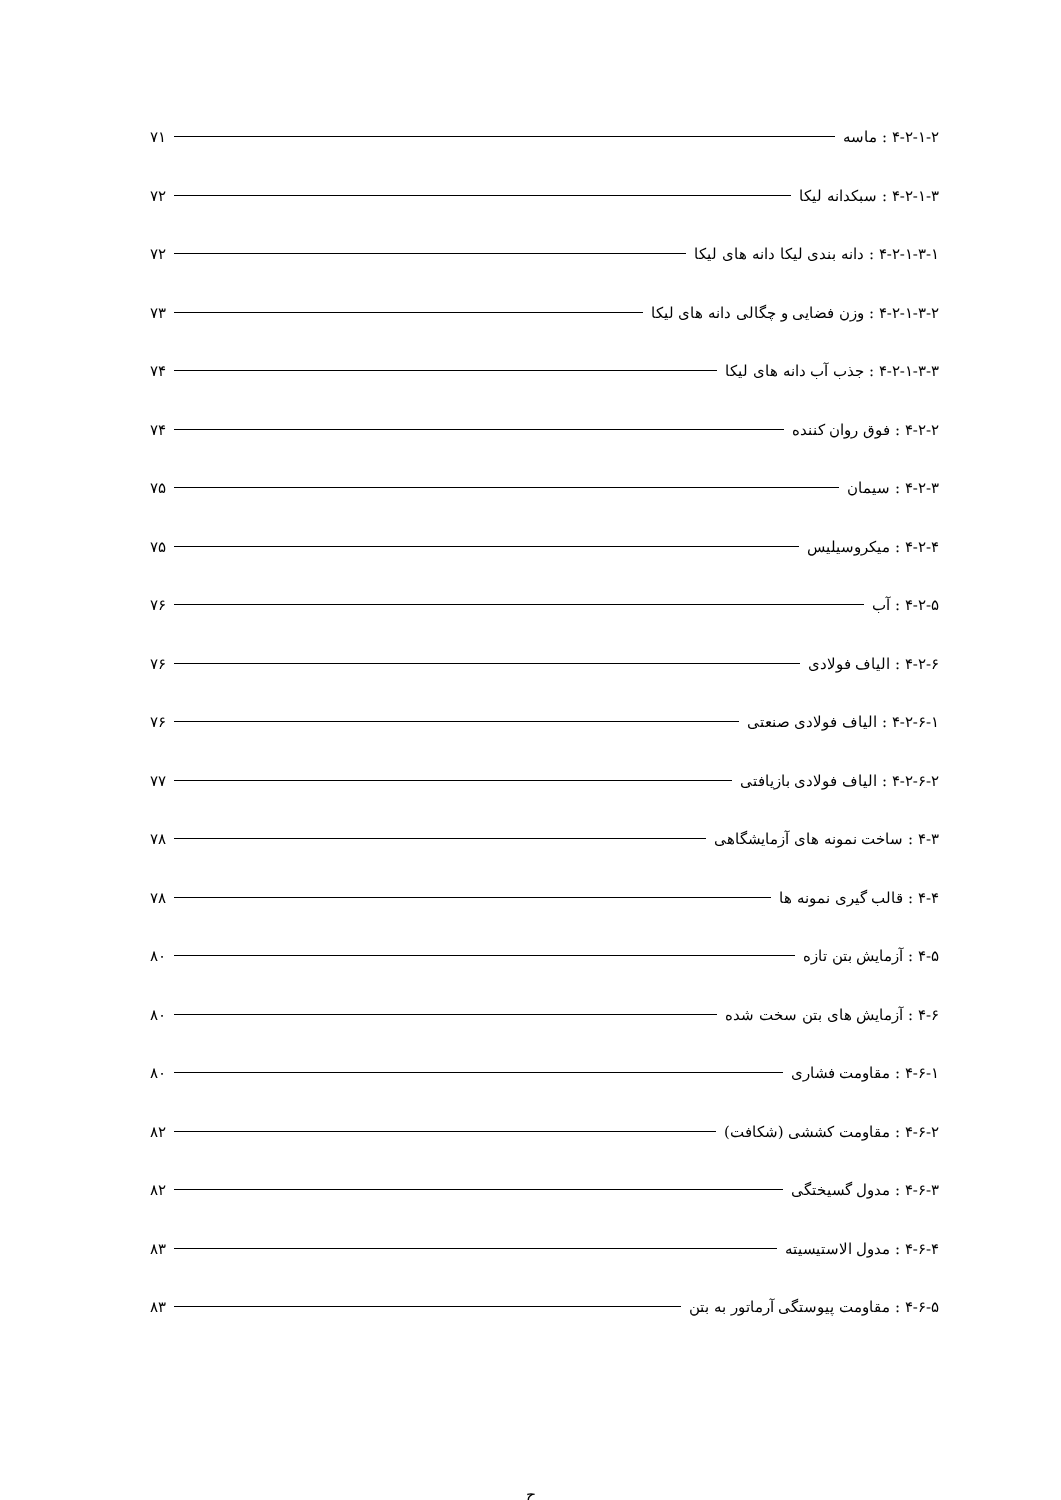۴-۲-۱-۲ : ماسه ۷۱
۴-۲-۱-۳ : سبکدانه لیکا ۷۲
۴-۲-۱-۳-۱ : دانه بندی لیکا دانه های لیکا ۷۲
۴-۲-۱-۳-۲ : وزن فضایی و چگالی دانه های لیکا ۷۳
۴-۲-۱-۳-۳ : جذب آب دانه های لیکا ۷۴
۴-۲-۲ : فوق روان کننده ۷۴
۴-۲-۳ : سیمان ۷۵
۴-۲-۴ : میکروسیلیس ۷۵
۴-۲-۵ : آب ۷۶
۴-۲-۶ : الیاف فولادی ۷۶
۴-۲-۶-۱ : الیاف فولادی صنعتی ۷۶
۴-۲-۶-۲ : الیاف فولادی بازیافتی ۷۷
۴-۳ : ساخت نمونه های آزمایشگاهی ۷۸
۴-۴ : قالب گیری نمونه ها ۷۸
۴-۵ : آزمایش بتن تازه ۸۰
۴-۶ : آزمایش های بتن سخت شده ۸۰
۴-۶-۱ : مقاومت فشاری ۸۰
۴-۶-۲ : مقاومت کششی (شکافت) ۸۲
۴-۶-۳ : مدول گسیختگی ۸۲
۴-۶-۴ : مدول الاستیسیته ۸۳
۴-۶-۵ : مقاومت پیوستگی آرماتور به بتن ۸۳
ح